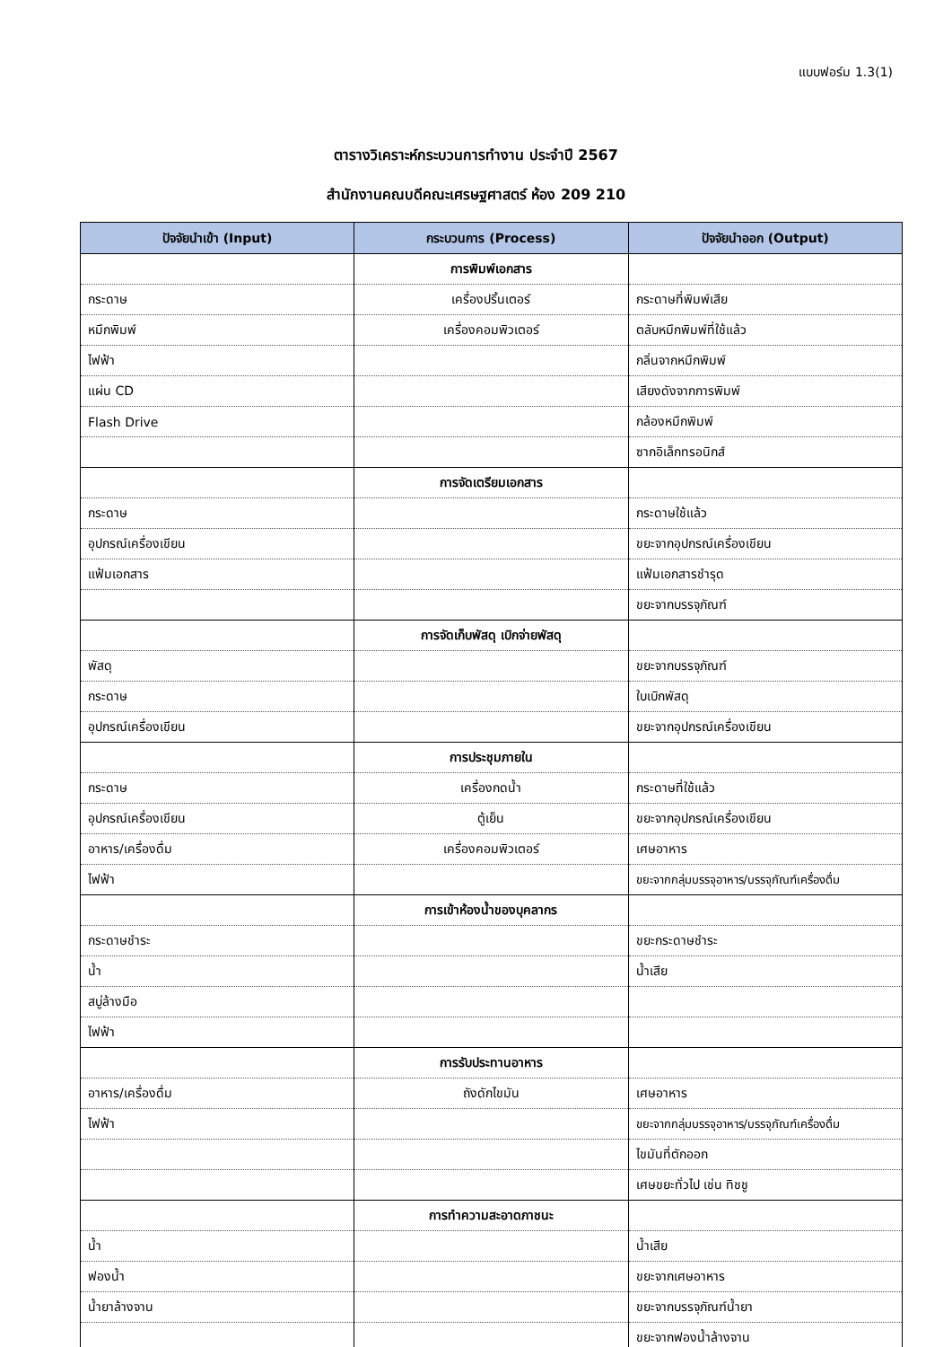แบบฟอร์ม 1.3(1)
ตารางวิเคราะห์กระบวนการทำงาน ประจำปี 2567
สำนักงานคณบดีคณะเศรษฐศาสตร์ ห้อง 209 210
| ปัจจัยนำเข้า (Input) | กระบวนการ (Process) | ปัจจัยนำออก (Output) |
| --- | --- | --- |
| | การพิมพ์เอกสาร | |
| กระดาษ | เครื่องปริ้นเตอร์ | กระดาษที่พิมพ์เสีย |
| หมึกพิมพ์ | เครื่องคอมพิวเตอร์ | ตลับหมึกพิมพ์ที่ใช้แล้ว |
| ไฟฟ้า | | กลิ่นจากหมึกพิมพ์ |
| แผ่น CD | | เสียงดังจากการพิมพ์ |
| Flash Drive | | กล้องหมึกพิมพ์ |
| | | ซากอิเล็กทรอนิกส์ |
| | การจัดเตรียมเอกสาร | |
| กระดาษ | | กระดาษใช้แล้ว |
| อุปกรณ์เครื่องเขียน | | ขยะจากอุปกรณ์เครื่องเขียน |
| แฟ้มเอกสาร | | แฟ้มเอกสารชำรุด |
| | | ขยะจากบรรจุภัณฑ์ |
| | การจัดเก็บพัสดุ เบิกจ่ายพัสดุ | |
| พัสดุ | | ขยะจากบรรจุภัณฑ์ |
| กระดาษ | | ใบเบิกพัสดุ |
| อุปกรณ์เครื่องเขียน | | ขยะจากอุปกรณ์เครื่องเขียน |
| | การประชุมภายใน | |
| กระดาษ | เครื่องกดน้ำ | กระดาษที่ใช้แล้ว |
| อุปกรณ์เครื่องเขียน | ตู้เย็น | ขยะจากอุปกรณ์เครื่องเขียน |
| อาหาร/เครื่องดื่ม | เครื่องคอมพิวเตอร์ | เศษอาหาร |
| ไฟฟ้า | | ขยะจากกลุ่มบรรจุอาหาร/บรรจุภัณฑ์เครื่องดื่ม |
| | การเข้าห้องน้ำของบุคลากร | |
| กระดาษชำระ | | ขยะกระดาษชำระ |
| น้ำ | | น้ำเสีย |
| สบู่ล้างมือ | | |
| ไฟฟ้า | | |
| | การรับประทานอาหาร | |
| อาหาร/เครื่องดื่ม | ถังดักไขมัน | เศษอาหาร |
| ไฟฟ้า | | ขยะจากกลุ่มบรรจุอาหาร/บรรจุภัณฑ์เครื่องดื่ม |
| | | ไขมันที่ตักออก |
| | | เศษขยะทั่วไป เช่น ทิชชู |
| | การทำความสะอาดภาชนะ | |
| น้ำ | | น้ำเสีย |
| ฟองน้ำ | | ขยะจากเศษอาหาร |
| น้ำยาล้างจาน | | ขยะจากบรรจุภัณฑ์น้ำยา |
| | | ขยะจากฟองน้ำล้างจาน |